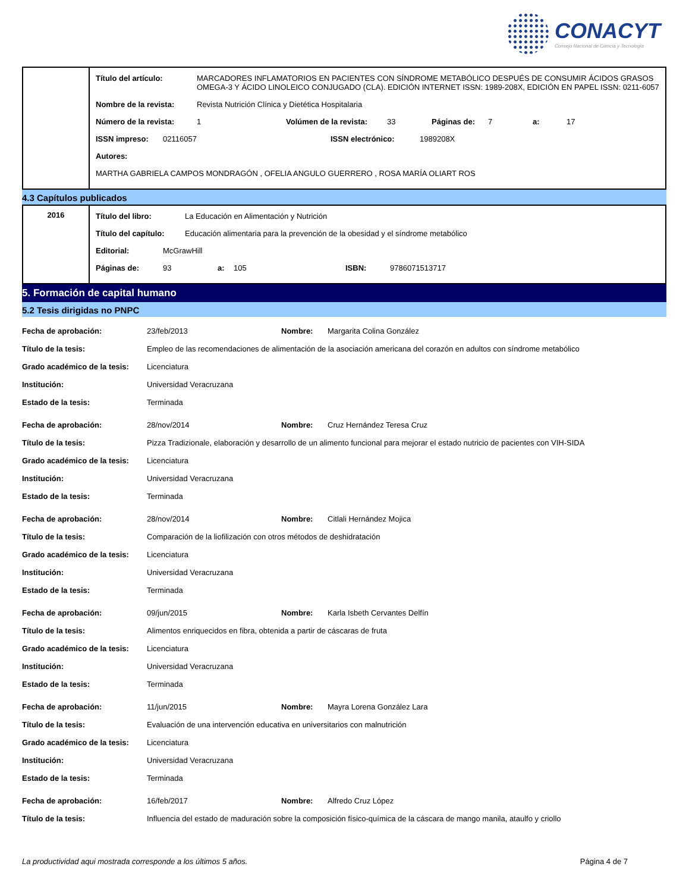CONACYT
Consejo Nacional de Ciencia y Tecnología
| | Título del artículo: MARCADORES INFLAMATORIOS EN PACIENTES CON SÍNDROME METABÓLICO DESPUÉS DE CONSUMIR ÁCIDOS GRASOS OMEGA-3 Y ÁCIDO LINOLEICO CONJUGADO (CLA). EDICIÓN INTERNET ISSN: 1989-208X, EDICIÓN EN PAPEL ISSN: 0211-6057 Nombre de la revista: Revista Nutrición Clínica y Dietética Hospitalaria Número de la revista: 1 Volúmen de la revista: 33 Páginas de: 7 a: 17 ISSN impreso: 02116057 ISSN electrónico: 1989208X Autores: MARTHA GABRIELA CAMPOS MONDRAGÓN , OFELIA ANGULO GUERRERO , ROSA MARÍA OLIART ROS |
4.3 Capítulos publicados
| 2016 | Título del libro: La Educación en Alimentación y Nutrición Título del capítulo: Educación alimentaria para la prevención de la obesidad y el síndrome metabólico Editorial: McGrawHill Páginas de: 93 a: 105 ISBN: 9786071513717 |
5. Formación de capital humano
5.2 Tesis dirigidas no PNPC
Fecha de aprobación: 23/feb/2013 Nombre: Margarita Colina González
Título de la tesis: Empleo de las recomendaciones de alimentación de la asociación americana del corazón en adultos con síndrome metabólico
Grado académico de la tesis: Licenciatura
Institución: Universidad Veracruzana
Estado de la tesis: Terminada
Fecha de aprobación: 28/nov/2014 Nombre: Cruz Hernández Teresa Cruz
Título de la tesis: Pizza Tradizionale, elaboración y desarrollo de un alimento funcional para mejorar el estado nutricio de pacientes con VIH-SIDA
Grado académico de la tesis: Licenciatura
Institución: Universidad Veracruzana
Estado de la tesis: Terminada
Fecha de aprobación: 28/nov/2014 Nombre: Citlali Hernández Mojica
Título de la tesis: Comparación de la liofilización con otros métodos de deshidratación
Grado académico de la tesis: Licenciatura
Institución: Universidad Veracruzana
Estado de la tesis: Terminada
Fecha de aprobación: 09/jun/2015 Nombre: Karla Isbeth Cervantes Delfín
Título de la tesis: Alimentos enriquecidos en fibra, obtenida a partir de cáscaras de fruta
Grado académico de la tesis: Licenciatura
Institución: Universidad Veracruzana
Estado de la tesis: Terminada
Fecha de aprobación: 11/jun/2015 Nombre: Mayra Lorena González Lara
Título de la tesis: Evaluación de una intervención educativa en universitarios con malnutrición
Grado académico de la tesis: Licenciatura
Institución: Universidad Veracruzana
Estado de la tesis: Terminada
Fecha de aprobación: 16/feb/2017 Nombre: Alfredo Cruz López
Título de la tesis: Influencia del estado de maduración sobre la composición físico-química de la cáscara de mango manila, ataulfo y criollo
La productividad aqui mostrada corresponde a los últimos 5 años. Página 4 de 7